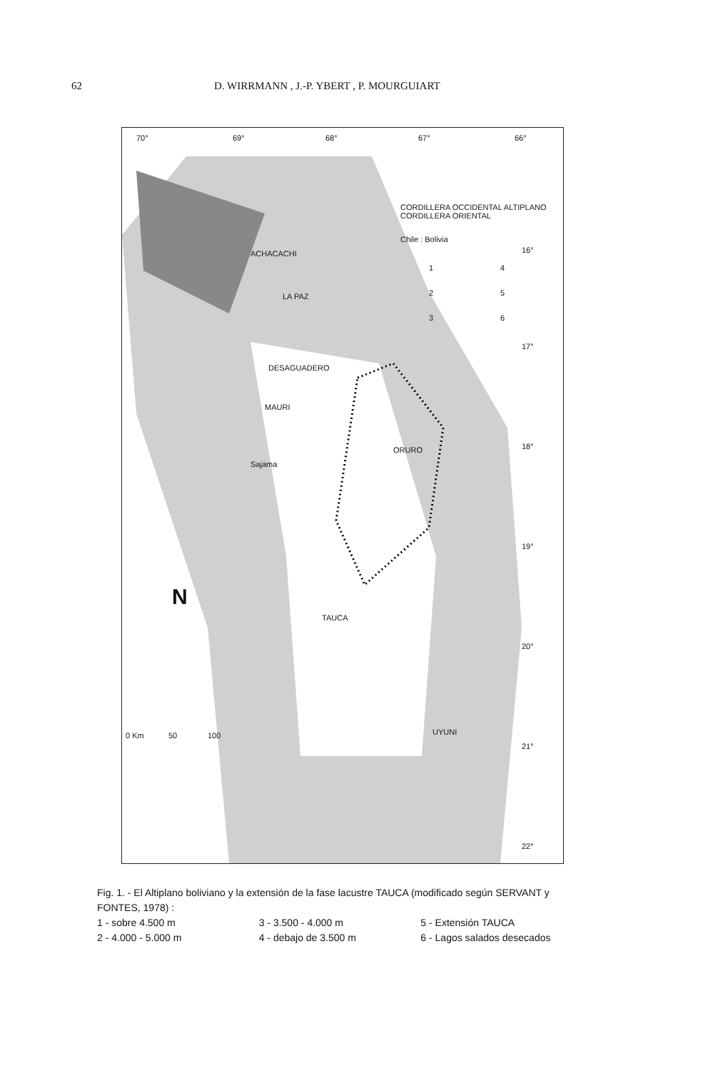62 D. WIRRMANN , J.-P. YBERT , P. MOURGUIART
70° 69° 68° 67° 66°
ACHACACHI
LA PAZ
ORURO
Sajama
TAUCA
UYUNI
MAURI
DESAGUADERO
Chile : Bolivia
CORDILLERA OCCIDENTAL ALTIPLANO CORDILLERA ORIENTAL
1 4
2 5
3 6
16°
17°
18°
19°
20°
21°
22°
N
0 Km 50 100
Fig. 1. - El Altiplano boliviano y la extensión de la fase lacustre TAUCA (modificado según SERVANT y FONTES, 1978) :
1 - sobre 4.500 m 3 - 3.500 - 4.000 m 5 - Extensión TAUCA
2 - 4.000 - 5.000 m 4 - debajo de 3.500 m 6 - Lagos salados desecados